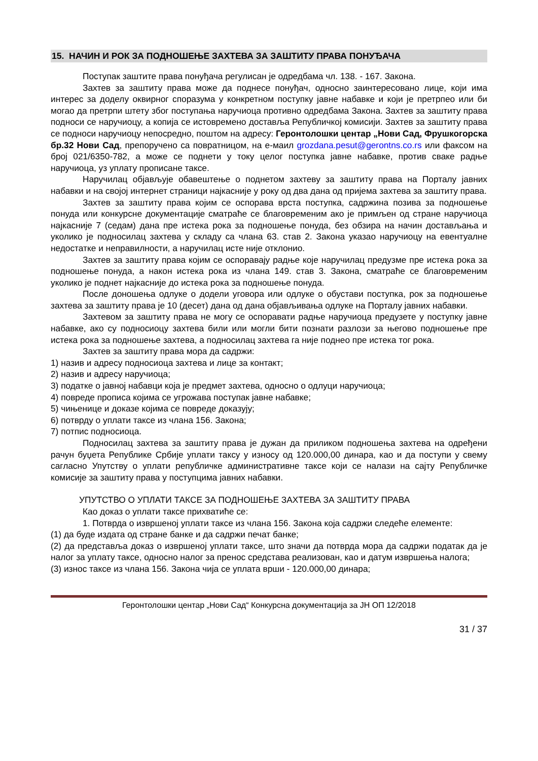15. НАЧИН И РОК ЗА ПОДНОШЕЊЕ ЗАХТЕВА ЗА ЗАШТИТУ ПРАВА ПОНУЂАЧА
Поступак заштите права понуђача регулисан је одредбама чл. 138. - 167. Закона.
Захтев за заштиту права може да поднесе понуђач, односно заинтересовано лице, који има интерес за доделу оквирног споразума у конкретном поступку јавне набавке и који је претрпео или би могао да претрпи штету због поступања наручиоца противно одредбама Закона. Захтев за заштиту права подноси се наручиоцу, а копија се истовремено доставља Републичкој комисији. Захтев за заштиту права се подноси наручиоцу непосредно, поштом на адресу: Геронтолошки центар „Нови Сад, Фрушкогорска бр.32 Нови Сад, препоручено са повратницом, на е-маил grozdana.pesut@gerontns.co.rs или факсом на број 021/6350-782, а може се поднети у току целог поступка јавне набавке, против сваке радње наручиоца, уз уплату прописане таксе.
Наручилац објављује обавештење о поднетом захтеву за заштиту права на Порталу јавних набавки и на својој интернет страници најкасније у року од два дана од пријема захтева за заштиту права.
Захтев за заштиту права којим се оспорава врста поступка, садржина позива за подношење понуда или конкурсне документације сматраће се благовременим ако је примљен од стране наручиоца најкасније 7 (седам) дана пре истека рока за подношење понуда, без обзира на начин достављања и уколико је подносилац захтева у складу са члана 63. став 2. Закона указао наручиоцу на евентуалне недостатке и неправилности, а наручилац исте није отклонио.
Захтев за заштиту права којим се оспоравају радње које наручилац предузме пре истека рока за подношење понуда, а након истека рока из члана 149. став 3. Закона, сматраће се благовременим уколико је поднет најкасније до истека рока за подношење понуда.
После доношења одлуке о додели уговора или одлуке о обустави поступка, рок за подношење захтева за заштиту права је 10 (десет) дана од дана објављивања одлуке на Порталу јавних набавки.
Захтевом за заштиту права не могу се оспоравати радње наручиоца предузете у поступку јавне набавке, ако су подносиоцу захтева били или могли бити познати разлози за његово подношење пре истека рока за подношење захтева, а подносилац захтева га није поднео пре истека тог рока.
Захтев за заштиту права мора да садржи:
1) назив и адресу подносиоца захтева и лице за контакт;
2) назив и адресу наручиоца;
3) податке о јавној набавци која је предмет захтева, односно о одлуци наручиоца;
4) повреде прописа којима се угрожава поступак јавне набавке;
5) чињенице и доказе којима се повреде доказују;
6) потврду о уплати таксе из члана 156. Закона;
7) потпис подносиоца.
Подносилац захтева за заштиту права је дужан да приликом подношења захтева на одређени рачун буџета Републике Србије уплати таксу у износу од 120.000,00 динара, као и да поступи у свему сагласно Упутству о уплати републичке административне таксе који се налази на сајту Републичке комисије за заштиту права у поступцима јавних набавки.
УПУТСТВО О УПЛАТИ ТАКСЕ ЗА ПОДНОШЕЊЕ ЗАХТЕВА ЗА ЗАШТИТУ ПРАВА
Као доказ о уплати таксе прихватиће се:
1. Потврда о извршеној уплати таксе из члана 156. Закона која садржи следеће елементе:
(1) да буде издата од стране банке и да садржи печат банке;
(2) да представља доказ о извршеној уплати таксе, што значи да потврда мора да садржи податак да је налог за уплату таксе, односно налог за пренос средстава реализован, као и датум извршења налога;
(3) износ таксе из члана 156. Закона чија се уплата врши - 120.000,00 динара;
Геронтолошки центар „Нови Сад“ Конкурсна документација за ЈН ОП 12/2018
31 / 37